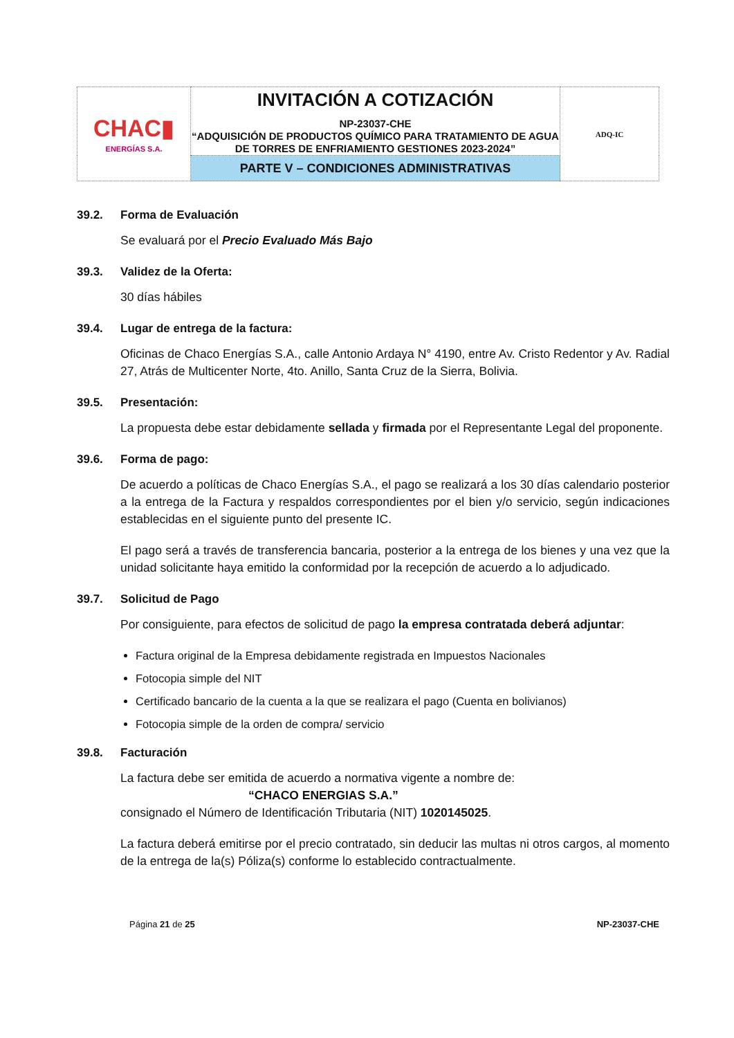| CHAC▮ ENERGÍAS S.A. | INVITACIÓN A COTIZACIÓN NP-23037-CHE “ADQUISICIÓN DE PRODUCTOS QUÍMICO PARA TRATAMIENTO DE AGUA DE TORRES DE ENFRIAMIENTO GESTIONES 2023-2024” | ADQ-IC |
| | PARTE V – CONDICIONES ADMINISTRATIVAS | |
39.2. Forma de Evaluación
Se evaluará por el Precio Evaluado Más Bajo
39.3. Validez de la Oferta:
30 días hábiles
39.4. Lugar de entrega de la factura:
Oficinas de Chaco Energías S.A., calle Antonio Ardaya N° 4190, entre Av. Cristo Redentor y Av. Radial 27, Atrás de Multicenter Norte, 4to. Anillo, Santa Cruz de la Sierra, Bolivia.
39.5. Presentación:
La propuesta debe estar debidamente sellada y firmada por el Representante Legal del proponente.
39.6. Forma de pago:
De acuerdo a políticas de Chaco Energías S.A., el pago se realizará a los 30 días calendario posterior a la entrega de la Factura y respaldos correspondientes por el bien y/o servicio, según indicaciones establecidas en el siguiente punto del presente IC.
El pago será a través de transferencia bancaria, posterior a la entrega de los bienes y una vez que la unidad solicitante haya emitido la conformidad por la recepción de acuerdo a lo adjudicado.
39.7. Solicitud de Pago
Por consiguiente, para efectos de solicitud de pago la empresa contratada deberá adjuntar:
Factura original de la Empresa debidamente registrada en Impuestos Nacionales
Fotocopia simple del NIT
Certificado bancario de la cuenta a la que se realizara el pago (Cuenta en bolivianos)
Fotocopia simple de la orden de compra/ servicio
39.8. Facturación
La factura debe ser emitida de acuerdo a normativa vigente a nombre de:
“CHACO ENERGIAS S.A.”
consignado el Número de Identificación Tributaria (NIT) 1020145025.
La factura deberá emitirse por el precio contratado, sin deducir las multas ni otros cargos, al momento de la entrega de la(s) Póliza(s) conforme lo establecido contractualmente.
Página 21 de 25 NP-23037-CHE